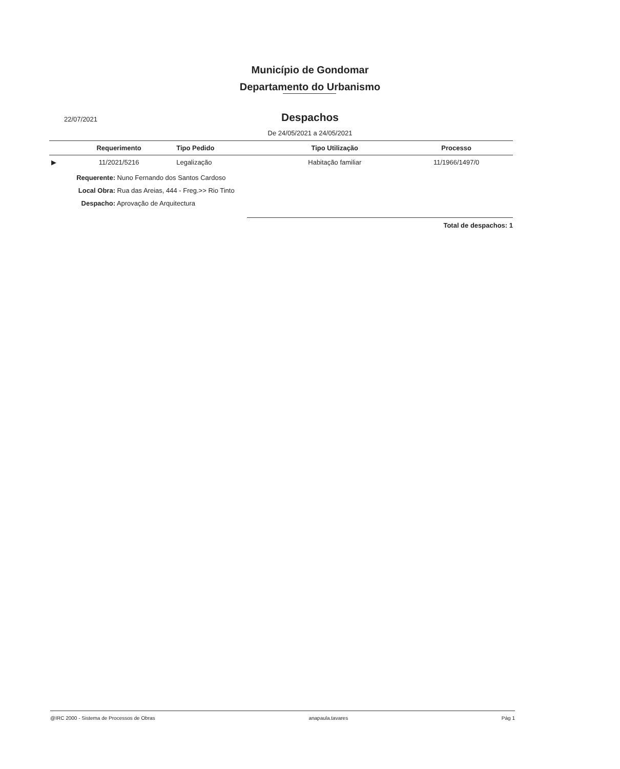Município de Gondomar
Departamento do Urbanismo
22/07/2021
Despachos
De 24/05/2021 a 24/05/2021
| | Requerimento | Tipo Pedido | Tipo Utilização | Processo |
| --- | --- | --- | --- | --- |
| ▶ | 11/2021/5216 | Legalização | Habitação familiar | 11/1966/1497/0 |
Requerente: Nuno Fernando dos Santos Cardoso
Local Obra: Rua das Areias, 444 - Freg.>> Rio Tinto
Despacho: Aprovação de Arquitectura
Total de despachos: 1
@IRC 2000 - Sistema de Processos de Obras anapaula.tavares Pág 1